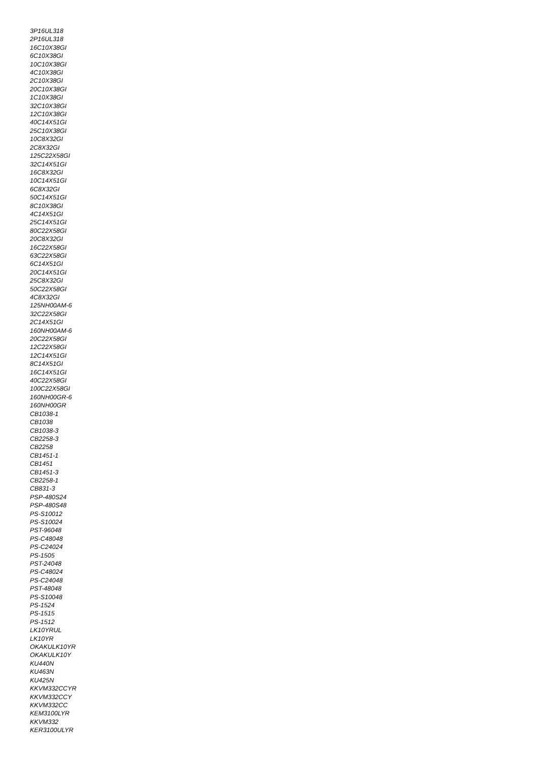3P16UL318
2P16UL318
16C10X38GI
6C10X38GI
10C10X38GI
4C10X38GI
2C10X38GI
20C10X38GI
1C10X38GI
32C10X38GI
12C10X38GI
40C14X51GI
25C10X38GI
10C8X32GI
2C8X32GI
125C22X58GI
32C14X51GI
16C8X32GI
10C14X51GI
6C8X32GI
50C14X51GI
8C10X38GI
4C14X51GI
25C14X51GI
80C22X58GI
20C8X32GI
16C22X58GI
63C22X58GI
6C14X51GI
20C14X51GI
25C8X32GI
50C22X58GI
4C8X32GI
125NH00AM-6
32C22X58GI
2C14X51GI
160NH00AM-6
20C22X58GI
12C22X58GI
12C14X51GI
8C14X51GI
16C14X51GI
40C22X58GI
100C22X58GI
160NH00GR-6
160NH00GR
CB1038-1
CB1038
CB1038-3
CB2258-3
CB2258
CB1451-1
CB1451
CB1451-3
CB2258-1
CB831-3
PSP-480S24
PSP-480S48
PS-S10012
PS-S10024
PST-96048
PS-C48048
PS-C24024
PS-1505
PST-24048
PS-C48024
PS-C24048
PST-48048
PS-S10048
PS-1524
PS-1515
PS-1512
LK10YRUL
LK10YR
OKAKULK10YR
OKAKULK10Y
KU440N
KU463N
KU425N
KKVM332CCYR
KKVM332CCY
KKVM332CC
KEM3100LYR
KKVM332
KER3100ULYR